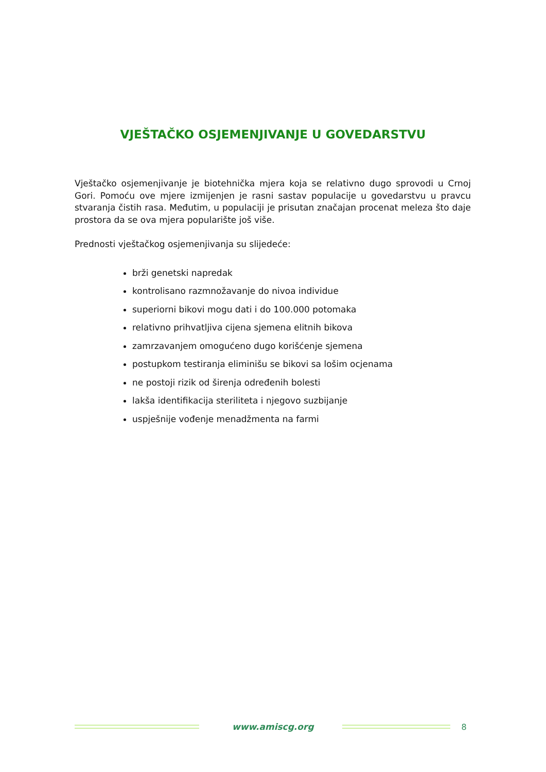VJEŠTAČKO OSJEMENJIVANJE U GOVEDARSTVU
Vještačko osjemenjivanje je biotehnička mjera koja se relativno dugo sprovodi u Crnoj Gori. Pomoću ove mjere izmijenjen je rasni sastav populacije u govedarstvu u pravcu stvaranja čistih rasa. Međutim, u populaciji je prisutan značajan procenat meleza što daje prostora da se ova mjera popularište još više.
Prednosti vještačkog osjemenjivanja su slijedeće:
brži genetski napredak
kontrolisano razmnožavanje do nivoa individue
superiorni bikovi mogu dati i do 100.000 potomaka
relativno prihvatljiva cijena sjemena elitnih bikova
zamrzavanjem omogućeno dugo korišćenje sjemena
postupkom testiranja eliminišu se bikovi sa lošim ocjenama
ne postoji rizik od širenja određenih bolesti
lakša identifikacija steriliteta i njegovo suzbijanje
uspješnije vođenje menadžmenta na farmi
www.amiscg.org 8